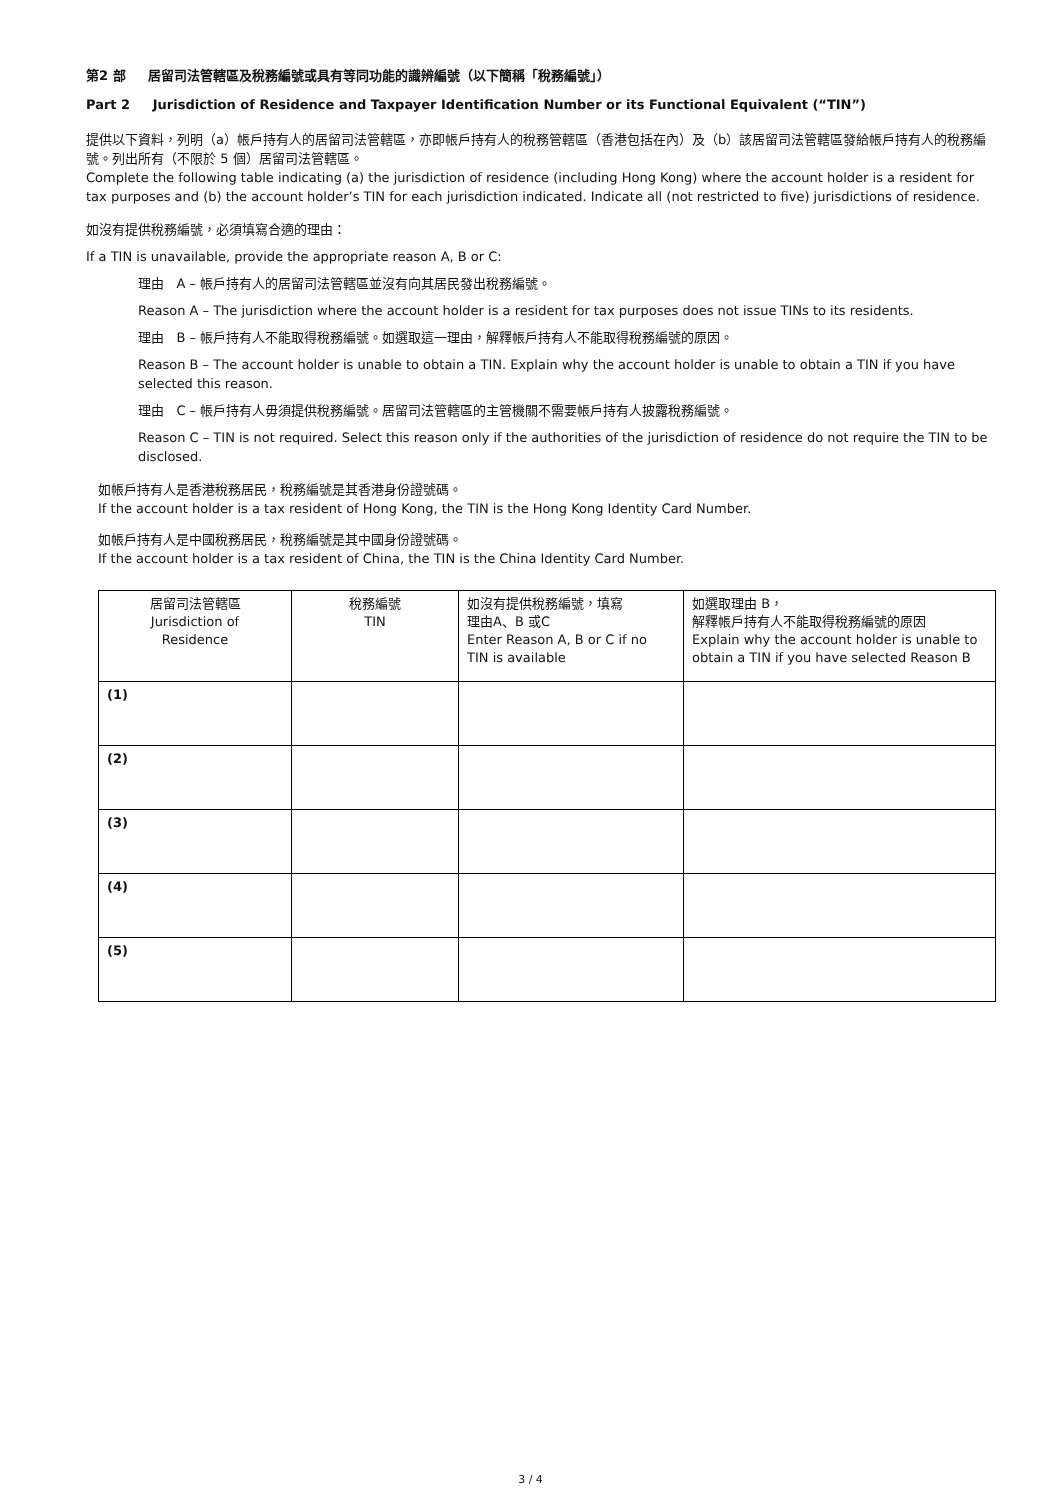第2 部 居留司法管轄區及稅務編號或具有等同功能的識辨編號（以下簡稱「稅務編號」）
Part 2 Jurisdiction of Residence and Taxpayer Identification Number or its Functional Equivalent (“TIN”)
提供以下資料，列明（a）帳戶持有人的居留司法管轄區，亦即帳戶持有人的稅務管轄區（香港包括在內）及（b）該居留司法管轄區發給帳戶持有人的稅務編號。列出所有（不限於 5 個）居留司法管轄區。
Complete the following table indicating (a) the jurisdiction of residence (including Hong Kong) where the account holder is a resident for tax purposes and (b) the account holder’s TIN for each jurisdiction indicated. Indicate all (not restricted to five) jurisdictions of residence.
如沒有提供稅務編號，必須填寫合適的理由：
If a TIN is unavailable, provide the appropriate reason A, B or C:
理由 A – 帳戶持有人的居留司法管轄區並沒有向其居民發出稅務編號。
Reason A – The jurisdiction where the account holder is a resident for tax purposes does not issue TINs to its residents.
理由 B – 帳戶持有人不能取得稅務編號。如選取這一理由，解釋帳戶持有人不能取得稅務編號的原因。
Reason B – The account holder is unable to obtain a TIN. Explain why the account holder is unable to obtain a TIN if you have selected this reason.
理由 C – 帳戶持有人毋須提供稅務編號。居留司法管轄區的主管機關不需要帳戶持有人披露稅務編號。
Reason C – TIN is not required. Select this reason only if the authorities of the jurisdiction of residence do not require the TIN to be disclosed.
如帳戶持有人是香港稅務居民，稅務編號是其香港身份證號碼。
If the account holder is a tax resident of Hong Kong, the TIN is the Hong Kong Identity Card Number.
如帳戶持有人是中國稅務居民，稅務編號是其中國身份證號碼。
If the account holder is a tax resident of China, the TIN is the China Identity Card Number.
| 居留司法管轄區 Jurisdiction of Residence | 稅務編號 TIN | 如沒有提供稅務編號，填寫 理由A、B 或C Enter Reason A, B or C if no TIN is available | 如選取理由 B， 解釋帳戶持有人不能取得稅務編號的原因 Explain why the account holder is unable to obtain a TIN if you have selected Reason B |
| (1) | | | |
| (2) | | | |
| (3) | | | |
| (4) | | | |
| (5) | | | |
3 / 4